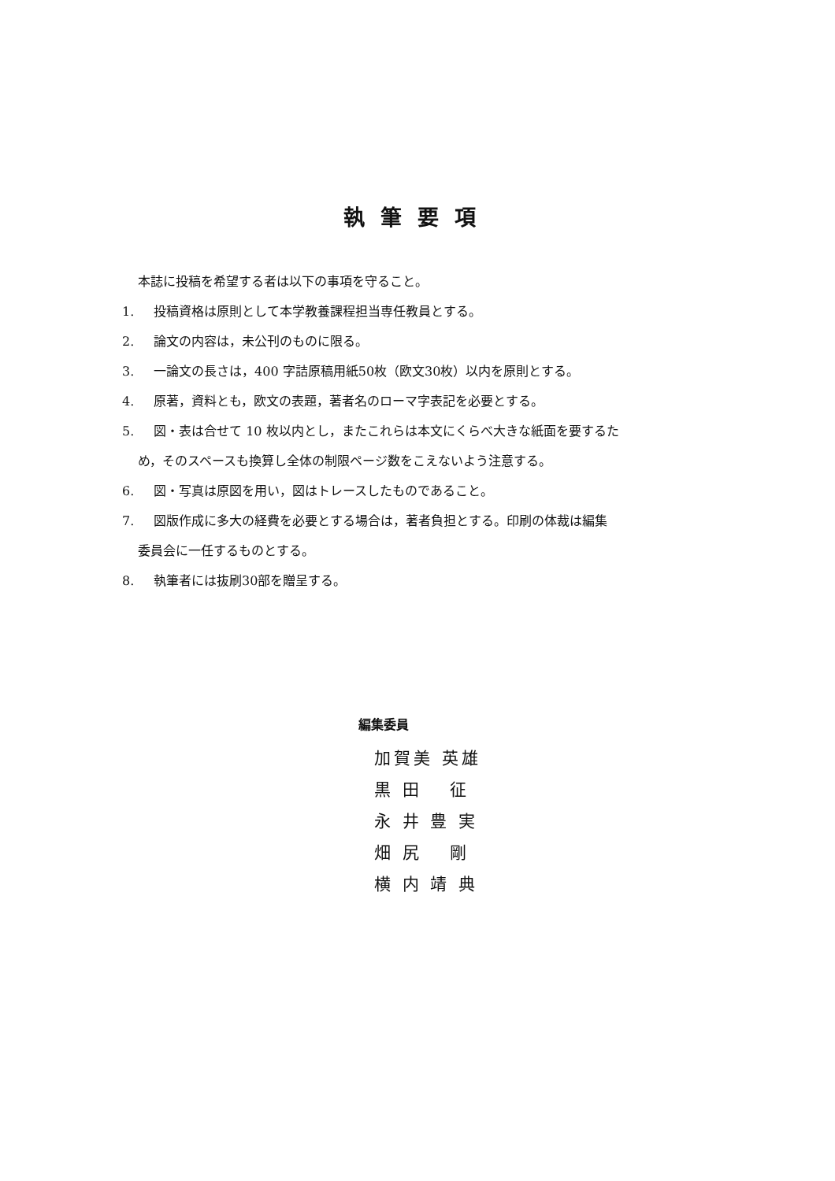執筆要項
本誌に投稿を希望する者は以下の事項を守ること。
1. 投稿資格は原則として本学教養課程担当専任教員とする。
2. 論文の内容は，未公刊のものに限る。
3. 一論文の長さは，400 字詰原稿用紙50枚（欧文30枚）以内を原則とする。
4. 原著，資料とも，欧文の表題，著者名のローマ字表記を必要とする。
5. 図・表は合せて 10 枚以内とし，またこれらは本文にくらべ大きな紙面を要するた
め，そのスペースも換算し全体の制限ページ数をこえないよう注意する。
6. 図・写真は原図を用い，図はトレースしたものであること。
7. 図版作成に多大の経費を必要とする場合は，著者負担とする。印刷の体裁は編集
委員会に一任するものとする。
8. 執筆者には抜刷30部を贈呈する。
編集委員
加賀美 英雄
黒 田　 征
永 井 豊 実
畑 尻　 剛
横 内 靖 典